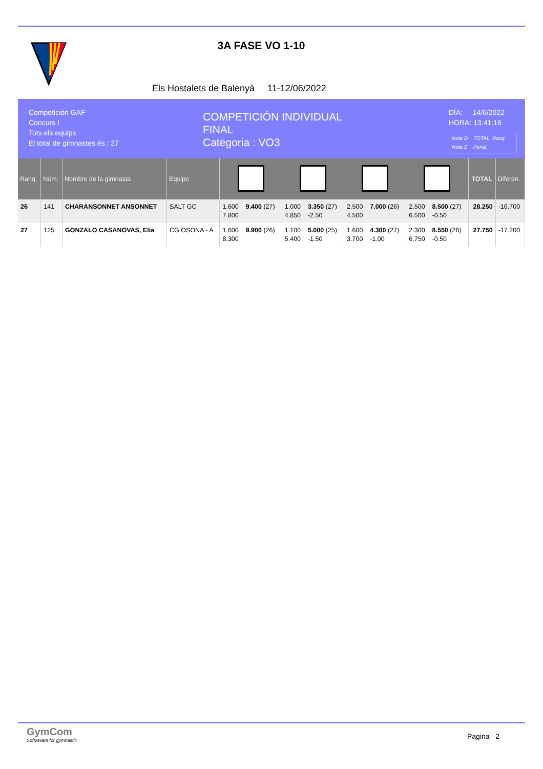3A FASE VO 1-10
Els Hostalets de Balenyà 11-12/06/2022
Competición GAF
Concurs I
Tots els equips
El total de gimnastes és : 27
COMPETICIÓN INDIVIDUAL
FINAL
Categoria : VO3
DÍA: 14/6/2022
HORA: 13:41:16
Nota D TOTAL Ranq.
Nota E Penal.
| Ranq. | Núm. | Nombre de la gimnasta | Equipo | | | | | TOTAL | Diferen. |
| --- | --- | --- | --- | --- | --- | --- | --- | --- | --- |
| 26 | 141 | CHARANSONNET ANSONNET | SALT GC | 1.600 9.400 (27) 7.800 | 1.000 3.350 (27) 4.850 -2.50 | 2.500 7.000 (26) 4.500 | 2.500 8.500 (27) 6.500 -0.50 | 28.250 | -16.700 |
| 27 | 125 | GONZALO CASANOVAS, Elia | CG OSONA - A | 1.600 9.900 (26) 8.300 | 1.100 5.000 (25) 5.400 -1.50 | 1.600 4.300 (27) 3.700 -1.00 | 2.300 8.550 (26) 6.750 -0.50 | 27.750 | -17.200 |
GymCom
Softwware for gymnastic
Pagina 2